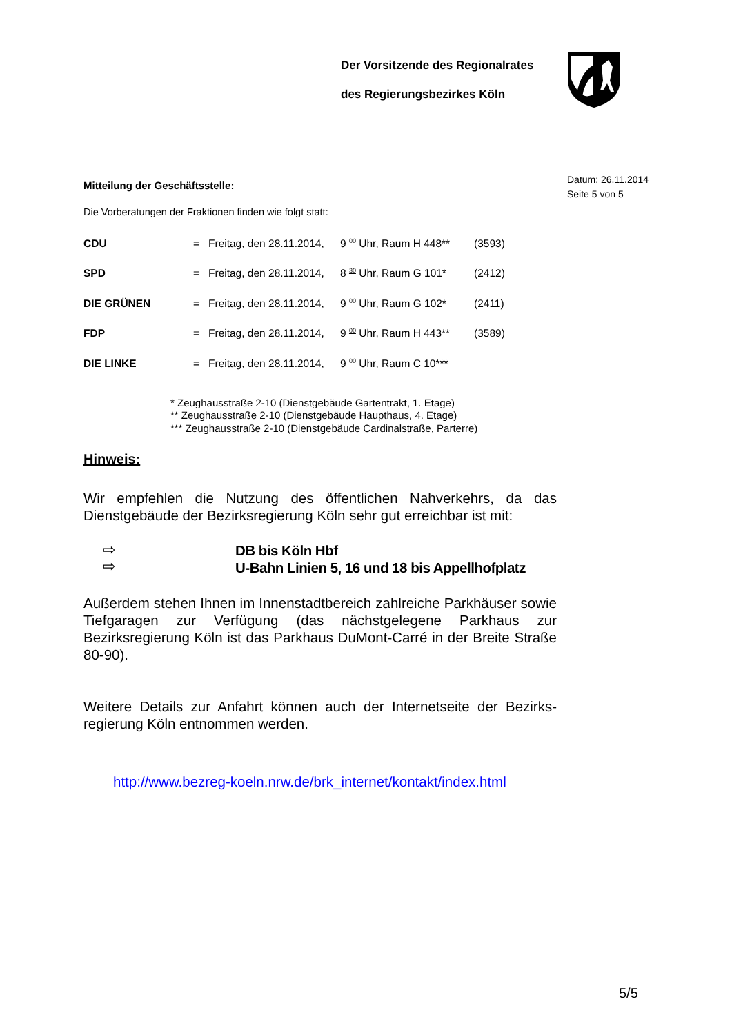Der Vorsitzende des Regionalrates
des Regierungsbezirkes Köln
Datum: 26.11.2014
Seite 5 von 5
Mitteilung der Geschäftsstelle:
Die Vorberatungen der Fraktionen finden wie folgt statt:
| CDU | = | Freitag, den 28.11.2014, | 9 <sup>00</sup> Uhr, Raum H 448** | (3593) |
| SPD | = | Freitag, den 28.11.2014, | 8 <sup>30</sup> Uhr, Raum G 101* | (2412) |
| DIE GRÜNEN | = | Freitag, den 28.11.2014, | 9 <sup>00</sup> Uhr, Raum G 102* | (2411) |
| FDP | = | Freitag, den 28.11.2014, | 9 <sup>00</sup> Uhr, Raum H 443** | (3589) |
| DIE LINKE | = | Freitag, den 28.11.2014, | 9 <sup>00</sup> Uhr, Raum C 10*** | |
* Zeughausstraße 2-10 (Dienstgebäude Gartentrakt, 1. Etage)
** Zeughausstraße 2-10 (Dienstgebäude Haupthaus, 4. Etage)
*** Zeughausstraße 2-10 (Dienstgebäude Cardinalstraße, Parterre)
Hinweis:
Wir empfehlen die Nutzung des öffentlichen Nahverkehrs, da das Dienstgebäude der Bezirksregierung Köln sehr gut erreichbar ist mit:
⇨
⇨
DB bis Köln Hbf
U-Bahn Linien 5, 16 und 18 bis Appellhofplatz
Außerdem stehen Ihnen im Innenstadtbereich zahlreiche Parkhäuser sowie Tiefgaragen zur Verfügung (das nächstgelegene Parkhaus zur Bezirksregierung Köln ist das Parkhaus DuMont-Carré in der Breite Straße 80-90).
Weitere Details zur Anfahrt können auch der Internetseite der Bezirks-regierung Köln entnommen werden.
http://www.bezreg-koeln.nrw.de/brk_internet/kontakt/index.html
5/5